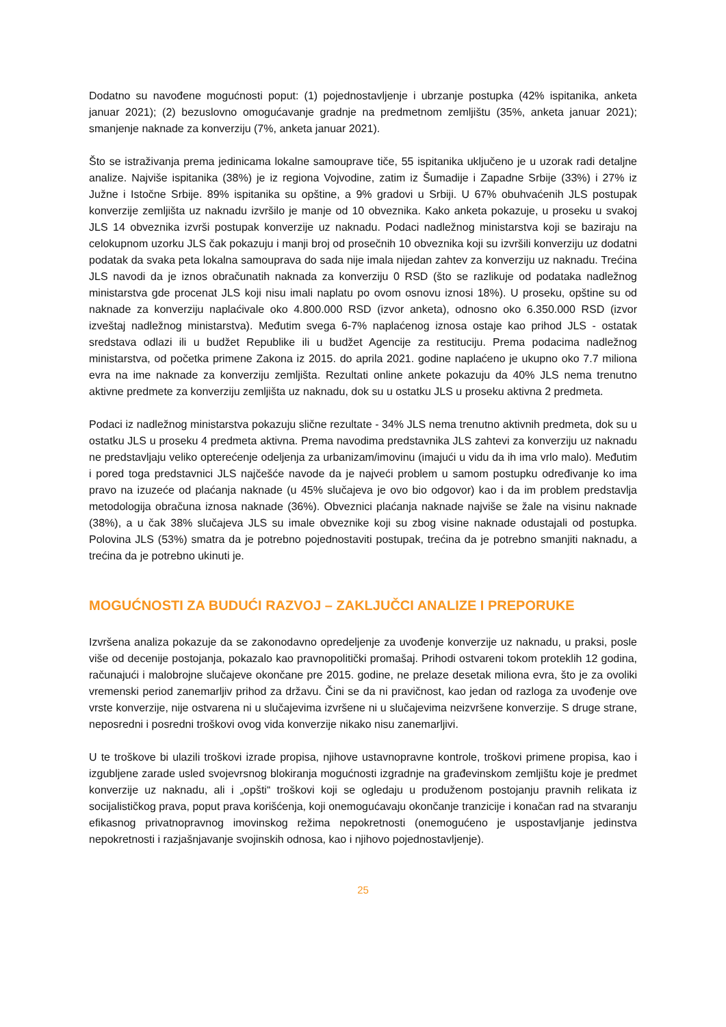Dodatno su navođene mogućnosti poput: (1) pojednostavljenje i ubrzanje postupka (42% ispitanika, anketa januar 2021); (2) bezuslovno omogućavanje gradnje na predmetnom zemljištu (35%, anketa januar 2021); smanjenje naknade za konverziju (7%, anketa januar 2021).
Što se istraživanja prema jedinicama lokalne samouprave tiče, 55 ispitanika uključeno je u uzorak radi detaljne analize. Najviše ispitanika (38%) je iz regiona Vojvodine, zatim iz Šumadije i Zapadne Srbije (33%) i 27% iz Južne i Istočne Srbije. 89% ispitanika su opštine, a 9% gradovi u Srbiji. U 67% obuhvaćenih JLS postupak konverzije zemljišta uz naknadu izvršilo je manje od 10 obveznika. Kako anketa pokazuje, u proseku u svakoj JLS 14 obveznika izvrši postupak konverzije uz naknadu. Podaci nadležnog ministarstva koji se baziraju na celokupnom uzorku JLS čak pokazuju i manji broj od prosečnih 10 obveznika koji su izvršili konverziju uz dodatni podatak da svaka peta lokalna samouprava do sada nije imala nijedan zahtev za konverziju uz naknadu. Trećina JLS navodi da je iznos obračunatih naknada za konverziju 0 RSD (što se razlikuje od podataka nadležnog ministarstva gde procenat JLS koji nisu imali naplatu po ovom osnovu iznosi 18%). U proseku, opštine su od naknade za konverziju naplaćivale oko 4.800.000 RSD (izvor anketa), odnosno oko 6.350.000 RSD (izvor izveštaj nadležnog ministarstva). Međutim svega 6-7% naplaćenog iznosa ostaje kao prihod JLS - ostatak sredstava odlazi ili u budžet Republike ili u budžet Agencije za restituciju. Prema podacima nadležnog ministarstva, od početka primene Zakona iz 2015. do aprila 2021. godine naplaćeno je ukupno oko 7.7 miliona evra na ime naknade za konverziju zemljišta. Rezultati online ankete pokazuju da 40% JLS nema trenutno aktivne predmete za konverziju zemljišta uz naknadu, dok su u ostatku JLS u proseku aktivna 2 predmeta.
Podaci iz nadležnog ministarstva pokazuju slične rezultate - 34% JLS nema trenutno aktivnih predmeta, dok su u ostatku JLS u proseku 4 predmeta aktivna. Prema navodima predstavnika JLS zahtevi za konverziju uz naknadu ne predstavljaju veliko opterećenje odeljenja za urbanizam/imovinu (imajući u vidu da ih ima vrlo malo). Međutim i pored toga predstavnici JLS najčešće navode da je najveći problem u samom postupku određivanje ko ima pravo na izuzeće od plaćanja naknade (u 45% slučajeva je ovo bio odgovor) kao i da im problem predstavlja metodologija obračuna iznosa naknade (36%). Obveznici plaćanja naknade najviše se žale na visinu naknade (38%), a u čak 38% slučajeva JLS su imale obveznike koji su zbog visine naknade odustajali od postupka. Polovina JLS (53%) smatra da je potrebno pojednostaviti postupak, trećina da je potrebno smanjiti naknadu, a trećina da je potrebno ukinuti je.
MOGUĆNOSTI ZA BUDUĆI RAZVOJ – ZAKLJUČCI ANALIZE I PREPORUKE
Izvršena analiza pokazuje da se zakonodavno opredeljenje za uvođenje konverzije uz naknadu, u praksi, posle više od decenije postojanja, pokazalo kao pravnopolitički promašaj. Prihodi ostvareni tokom proteklih 12 godina, računajući i malobrojne slučajeve okončane pre 2015. godine, ne prelaze desetak miliona evra, što je za ovoliki vremenski period zanemarljiv prihod za državu. Čini se da ni pravičnost, kao jedan od razloga za uvođenje ove vrste konverzije, nije ostvarena ni u slučajevima izvršene ni u slučajevima neizvršene konverzije. S druge strane, neposredni i posredni troškovi ovog vida konverzije nikako nisu zanemarljivi.
U te troškove bi ulazili troškovi izrade propisa, njihove ustavnopravne kontrole, troškovi primene propisa, kao i izgubljene zarade usled svojevrsnog blokiranja mogućnosti izgradnje na građevinskom zemljištu koje je predmet konverzije uz naknadu, ali i „opšti“ troškovi koji se ogledaju u produženom postojanju pravnih relikata iz socijalističkog prava, poput prava korišćenja, koji onemogućavaju okončanje tranzicije i konačan rad na stvaranju efikasnog privatnopravnog imovinskog režima nepokretnosti (onemogućeno je uspostavljanje jedinstva nepokretnosti i razjašnjavanje svojinskih odnosa, kao i njihovo pojednostavljenje).
25